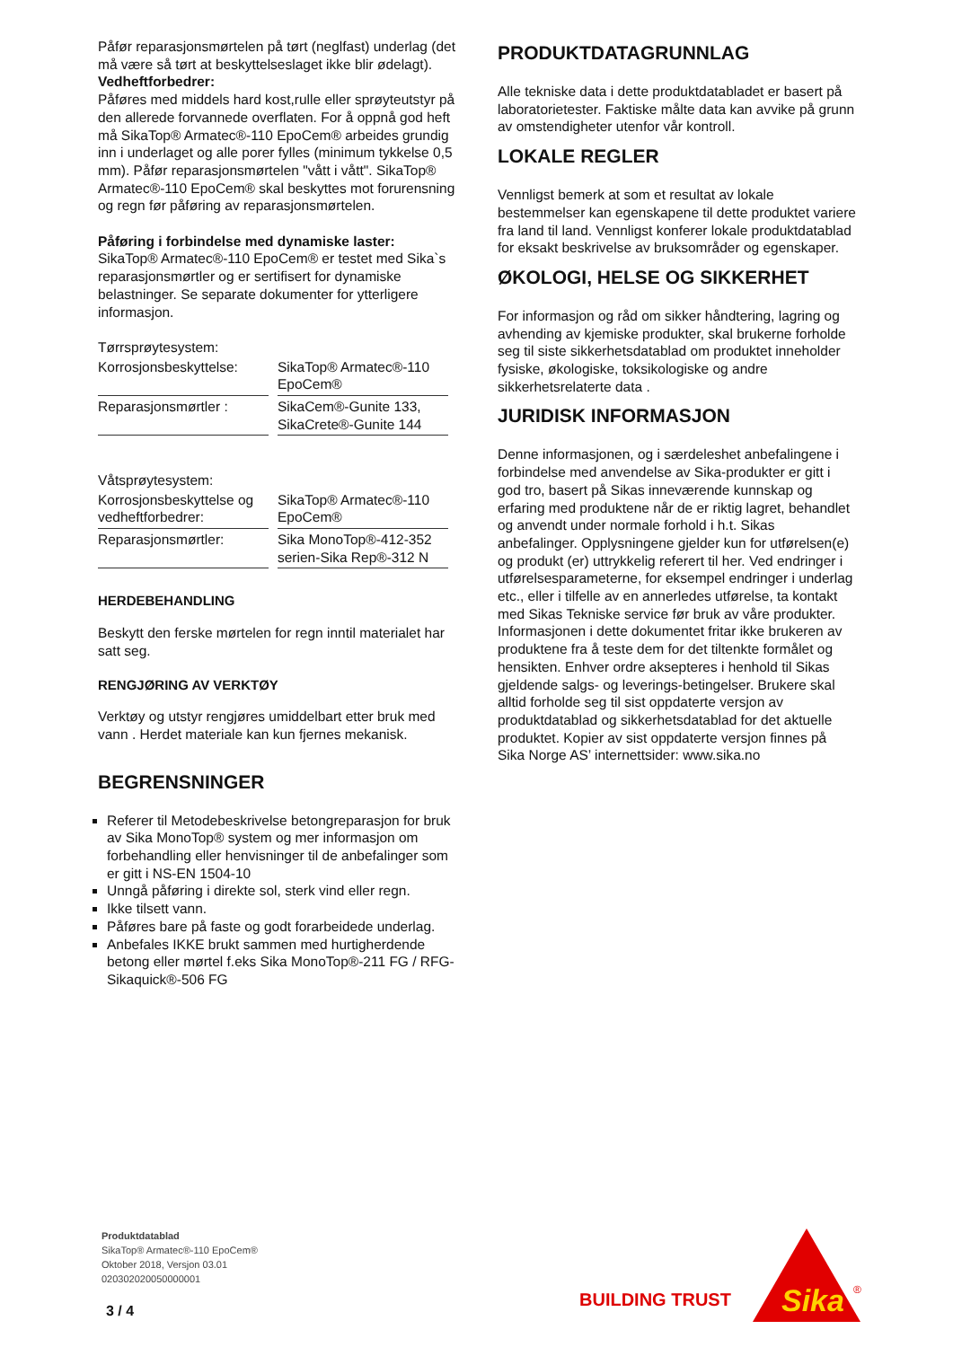Påfør reparasjonsmørtelen på tørt (neglfast) underlag (det må være så tørt at beskyttelseslaget ikke blir ødelagt).
Vedheftforbedrer:
Påføres med middels hard kost,rulle eller sprøyteutstyr på den allerede forvannede overflaten. For å oppnå god heft må SikaTop® Armatec®-110 EpoCem® arbeides grundig inn i underlaget og alle porer fylles (minimum tykkelse 0,5 mm). Påfør reparasjonsmørtelen "vått i vått". SikaTop® Armatec®-110 EpoCem® skal beskyttes mot forurensning og regn før påføring av reparasjonsmørtelen.
Påføring i forbindelse med dynamiske laster:
SikaTop® Armatec®-110 EpoCem® er testet med Sika`s reparasjonsmørtler og er sertifisert for dynamiske belastninger. Se separate dokumenter for ytterligere informasjon.
Tørrsprøytesystem:
| Korrosjonsbeskyttelse: | SikaTop® Armatec®-110 EpoCem® |
| Reparasjonsmørtler : | SikaCem®-Gunite 133, SikaCrete®-Gunite 144 |
Våtsprøytesystem:
| Korrosjonsbeskyttelse og vedheftforbedrer: | SikaTop® Armatec®-110 EpoCem® |
| Reparasjonsmørtler: | Sika MonoTop®-412-352 serien-Sika Rep®-312 N |
HERDEBEHANDLING
Beskytt den ferske mørtelen for regn inntil materialet har satt seg.
RENGJØRING AV VERKTØY
Verktøy og utstyr rengjøres umiddelbart etter bruk med vann . Herdet materiale kan kun fjernes mekanisk.
BEGRENSNINGER
Referer til Metodebeskrivelse betongreparasjon for bruk av Sika MonoTop® system og mer informasjon om forbehandling eller henvisninger til de anbefalinger som er gitt i NS-EN 1504-10
Unngå påføring i direkte sol, sterk vind eller regn.
Ikke tilsett vann.
Påføres bare på faste og godt forarbeidede underlag.
Anbefales IKKE brukt sammen med hurtigherdende betong eller mørtel f.eks Sika MonoTop®-211 FG / RFG-Sikaquick®-506 FG
PRODUKTDATAGRUNNLAG
Alle tekniske data i dette produktdatabladet er basert på laboratorietester. Faktiske målte data kan avvike på grunn av omstendigheter utenfor vår kontroll.
LOKALE REGLER
Vennligst bemerk at som et resultat av lokale bestemmelser kan egenskapene til dette produktet variere fra land til land. Vennligst konferer lokale produktdatablad for eksakt beskrivelse av bruksområder og egenskaper.
ØKOLOGI, HELSE OG SIKKERHET
For informasjon og råd om sikker håndtering, lagring og avhending av kjemiske produkter, skal brukerne forholde seg til siste sikkerhetsdatablad om produktet inneholder fysiske, økologiske, toksikologiske og andre sikkerhetsrelaterte data .
JURIDISK INFORMASJON
Denne informasjonen, og i særdeleshet anbefalingene i forbindelse med anvendelse av Sika-produkter er gitt i god tro, basert på Sikas inneværende kunnskap og erfaring med produktene når de er riktig lagret, behandlet og anvendt under normale forhold i h.t. Sikas anbefalinger. Opplysningene gjelder kun for utførelsen(e) og produkt (er) uttrykkelig referert til her. Ved endringer i utførelsesparameterne, for eksempel endringer i underlag etc., eller i tilfelle av en annerledes utførelse, ta kontakt med Sikas Tekniske service før bruk av våre produkter. Informasjonen i dette dokumentet fritar ikke brukeren av produktene fra å teste dem for det tiltenkte formålet og hensikten. Enhver ordre aksepteres i henhold til Sikas gjeldende salgs- og leverings-betingelser. Brukere skal alltid forholde seg til sist oppdaterte versjon av produktdatablad og sikkerhetsdatablad for det aktuelle produktet. Kopier av sist oppdaterte versjon finnes på Sika Norge AS’ internettsider: www.sika.no
Produktdatablad
SikaTop® Armatec®-110 EpoCem®
Oktober 2018, Versjon 03.01
020302020050000001
3 / 4 BUILDING TRUST
Sika
®